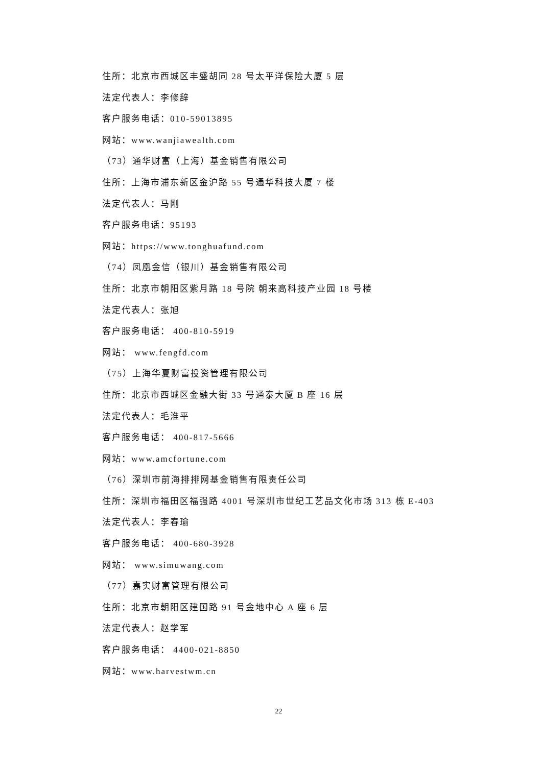住所：北京市西城区丰盛胡同 28 号太平洋保险大厦 5 层
法定代表人：李修辞
客户服务电话：010-59013895
网站：www.wanjiawealth.com
（73）通华财富（上海）基金销售有限公司
住所：上海市浦东新区金沪路 55 号通华科技大厦 7 楼
法定代表人：马刚
客户服务电话：95193
网站：https://www.tonghuafund.com
（74）凤凰金信（银川）基金销售有限公司
住所：北京市朝阳区紫月路 18 号院 朝来高科技产业园 18 号楼
法定代表人：张旭
客户服务电话： 400-810-5919
网站： www.fengfd.com
（75）上海华夏财富投资管理有限公司
住所：北京市西城区金融大街 33 号通泰大厦 B 座 16 层
法定代表人：毛淮平
客户服务电话： 400-817-5666
网站：www.amcfortune.com
（76）深圳市前海排排网基金销售有限责任公司
住所：深圳市福田区福强路 4001 号深圳市世纪工艺品文化市场 313 栋 E-403
法定代表人：李春瑜
客户服务电话： 400-680-3928
网站： www.simuwang.com
（77）嘉实财富管理有限公司
住所：北京市朝阳区建国路 91 号金地中心 A 座 6 层
法定代表人：赵学军
客户服务电话： 4400-021-8850
网站：www.harvestwm.cn
22